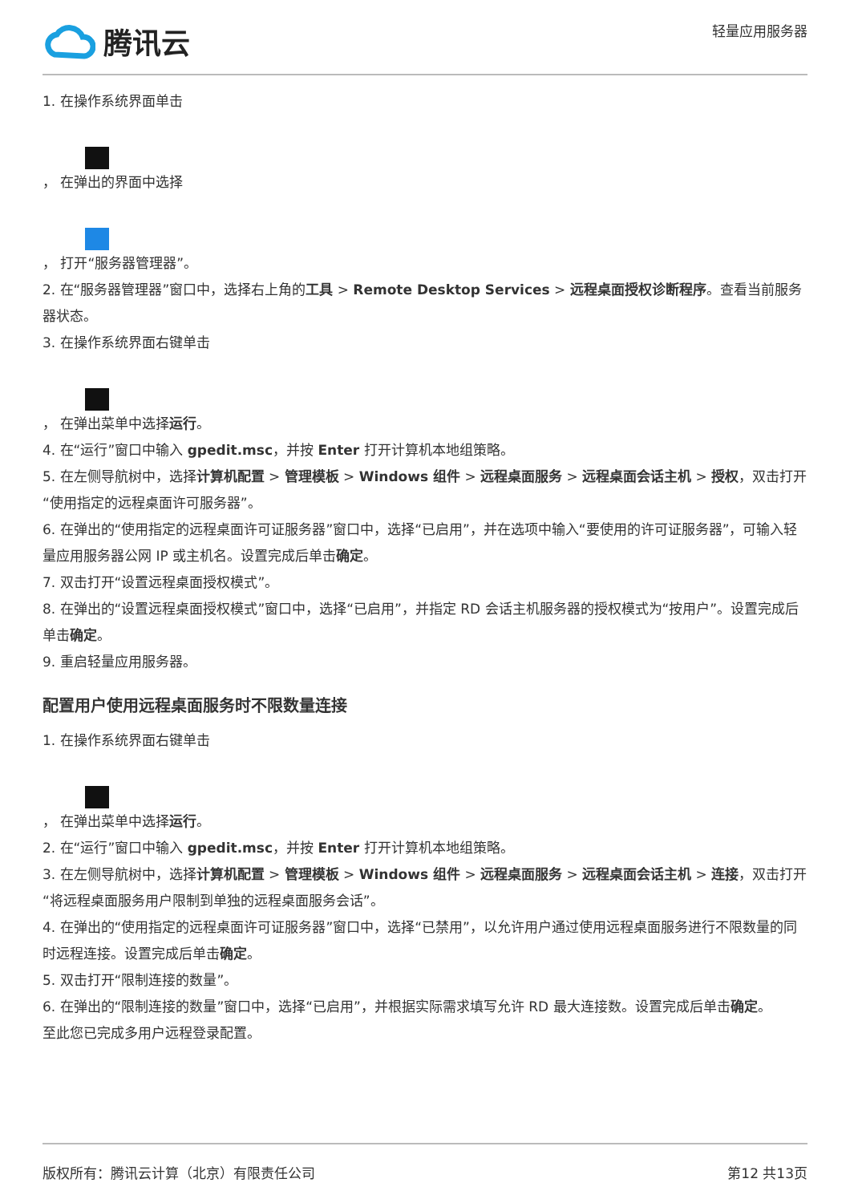腾讯云
轻量应用服务器
1. 在操作系统界面单击
， 在弹出的界面中选择
， 打开“服务器管理器”。
2. 在“服务器管理器”窗口中，选择右上角的工具 > Remote Desktop Services > 远程桌面授权诊断程序。查看当前服务器状态。
3. 在操作系统界面右键单击
， 在弹出菜单中选择运行。
4. 在“运行”窗口中输入 gpedit.msc，并按 Enter 打开计算机本地组策略。
5. 在左侧导航树中，选择计算机配置 > 管理模板 > Windows 组件 > 远程桌面服务 > 远程桌面会话主机 > 授权，双击打开“使用指定的远程桌面许可服务器”。
6. 在弹出的“使用指定的远程桌面许可证服务器”窗口中，选择“已启用”，并在选项中输入“要使用的许可证服务器”，可输入轻量应用服务器公网 IP 或主机名。设置完成后单击确定。
7. 双击打开“设置远程桌面授权模式”。
8. 在弹出的“设置远程桌面授权模式”窗口中，选择“已启用”，并指定 RD 会话主机服务器的授权模式为“按用户”。设置完成后单击确定。
9. 重启轻量应用服务器。
配置用户使用远程桌面服务时不限数量连接
1. 在操作系统界面右键单击
， 在弹出菜单中选择运行。
2. 在“运行”窗口中输入 gpedit.msc，并按 Enter 打开计算机本地组策略。
3. 在左侧导航树中，选择计算机配置 > 管理模板 > Windows 组件 > 远程桌面服务 > 远程桌面会话主机 > 连接，双击打开“将远程桌面服务用户限制到单独的远程桌面服务会话”。
4. 在弹出的“使用指定的远程桌面许可证服务器”窗口中，选择“已禁用”，以允许用户通过使用远程桌面服务进行不限数量的同时远程连接。设置完成后单击确定。
5. 双击打开“限制连接的数量”。
6. 在弹出的“限制连接的数量”窗口中，选择“已启用”，并根据实际需求填写允许 RD 最大连接数。设置完成后单击确定。
至此您已完成多用户远程登录配置。
版权所有：腾讯云计算（北京）有限责任公司 第12 共13页